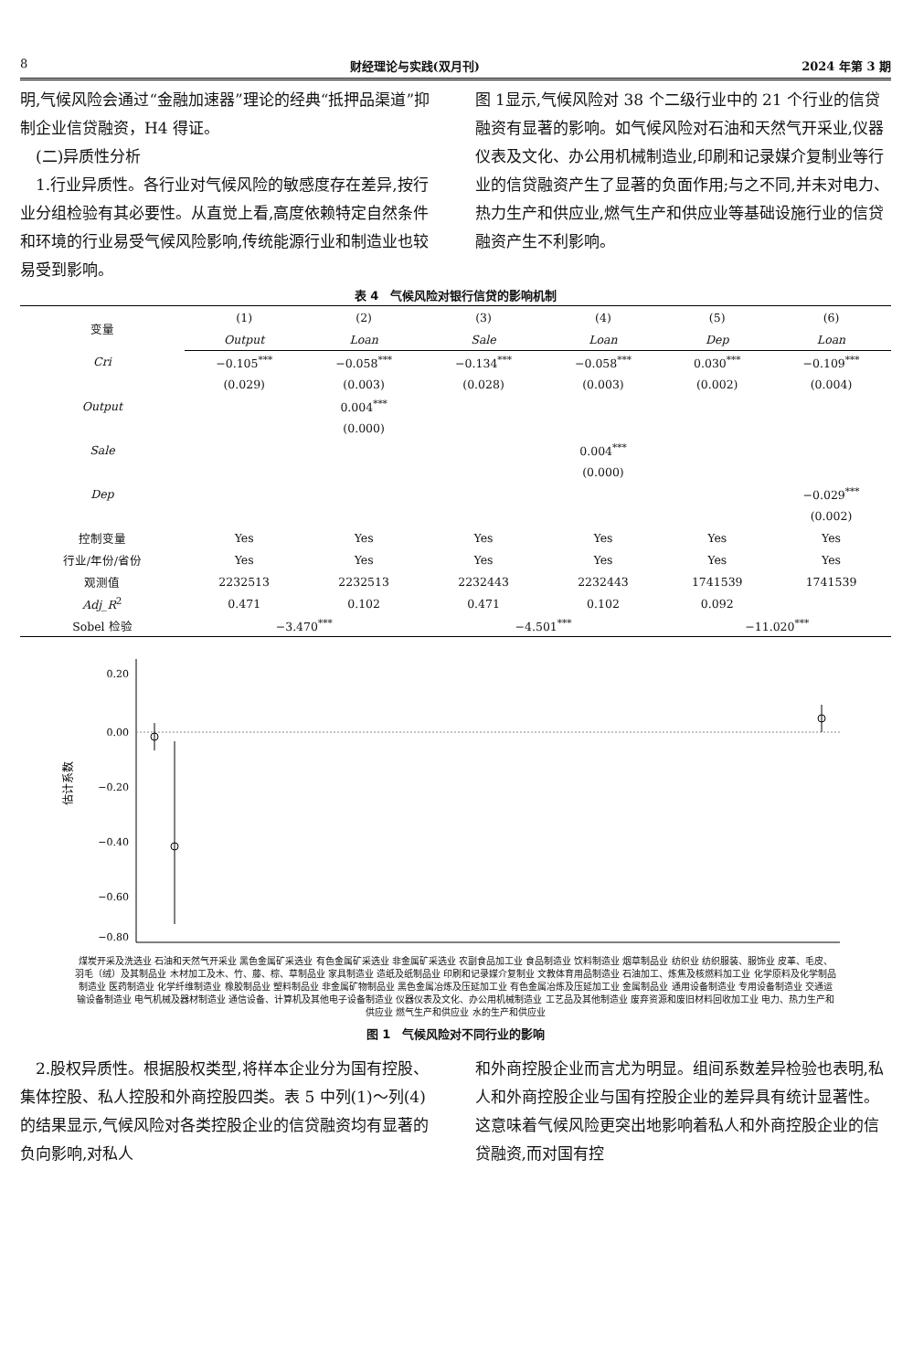8 财经理论与实践(双月刊) 2024 年第 3 期
明,气候风险会通过“金融加速器”理论的经典“抵押品渠道”抑制企业信贷融资，H4 得证。
 (二)异质性分析
 1.行业异质性。各行业对气候风险的敏感度存在差异,按行业分组检验有其必要性。从直觉上看,高度依赖特定自然条件和环境的行业易受气候风险影响,传统能源行业和制造业也较易受到影响。
图 1显示,气候风险对 38 个二级行业中的 21 个行业的信贷融资有显著的影响。如气候风险对石油和天然气开采业,仪器仪表及文化、办公用机械制造业,印刷和记录媒介复制业等行业的信贷融资产生了显著的负面作用;与之不同,并未对电力、热力生产和供应业,燃气生产和供应业等基础设施行业的信贷融资产生不利影响。
表 4　气候风险对银行信贷的影响机制
| 变量 | (1) | (2) | (3) | (4) | (5) | (6) |
| --- | --- | --- | --- | --- | --- | --- |
| | Output | Loan | Sale | Loan | Dep | Loan |
| Cri | −0.105<sup>***</sup> | −0.058<sup>***</sup> | −0.134<sup>***</sup> | −0.058<sup>***</sup> | 0.030<sup>***</sup> | −0.109<sup>***</sup> |
| | (0.029) | (0.003) | (0.028) | (0.003) | (0.002) | (0.004) |
| Output | | 0.004<sup>***</sup> | | | | |
| | | (0.000) | | | | |
| Sale | | | | 0.004<sup>***</sup> | | |
| | | | | (0.000) | | |
| Dep | | | | | | −0.029<sup>***</sup> |
| | | | | | | (0.002) |
| 控制变量 | Yes | Yes | Yes | Yes | Yes | Yes |
| 行业/年份/省份 | Yes | Yes | Yes | Yes | Yes | Yes |
| 观测值 | 2232513 | 2232513 | 2232443 | 2232443 | 1741539 | 1741539 |
| Adj_R<sup>2</sup> | 0.471 | 0.102 | 0.471 | 0.102 | 0.092 | |
| Sobel 检验 | −3.470<sup>***</sup> | | −4.501<sup>***</sup> | | −11.020<sup>***</sup> | |
0.20
0.00
−0.20
−0.40
−0.60
−0.80
估计系数
煤炭开采及洗选业 石油和天然气开采业 黑色金属矿采选业 有色金属矿采选业 非金属矿采选业 农副食品加工业 食品制造业 饮料制造业 烟草制品业 纺织业 纺织服装、服饰业 皮革、毛皮、羽毛（绒）及其制品业 木材加工及木、竹、藤、棕、草制品业 家具制造业 造纸及纸制品业 印刷和记录媒介复制业 文教体育用品制造业 石油加工、炼焦及核燃料加工业 化学原料及化学制品制造业 医药制造业 化学纤维制造业 橡胶制品业 塑料制品业 非金属矿物制品业 黑色金属冶炼及压延加工业 有色金属冶炼及压延加工业 金属制品业 通用设备制造业 专用设备制造业 交通运输设备制造业 电气机械及器材制造业 通信设备、计算机及其他电子设备制造业 仪器仪表及文化、办公用机械制造业 工艺品及其他制造业 废弃资源和废旧材料回收加工业 电力、热力生产和供应业 燃气生产和供应业 水的生产和供应业
图 1　气候风险对不同行业的影响
 2.股权异质性。根据股权类型,将样本企业分为国有控股、集体控股、私人控股和外商控股四类。表 5 中列(1)～列(4)的结果显示,气候风险对各类控股企业的信贷融资均有显著的负向影响,对私人
和外商控股企业而言尤为明显。组间系数差异检验也表明,私人和外商控股企业与国有控股企业的差异具有统计显著性。这意味着气候风险更突出地影响着私人和外商控股企业的信贷融资,而对国有控